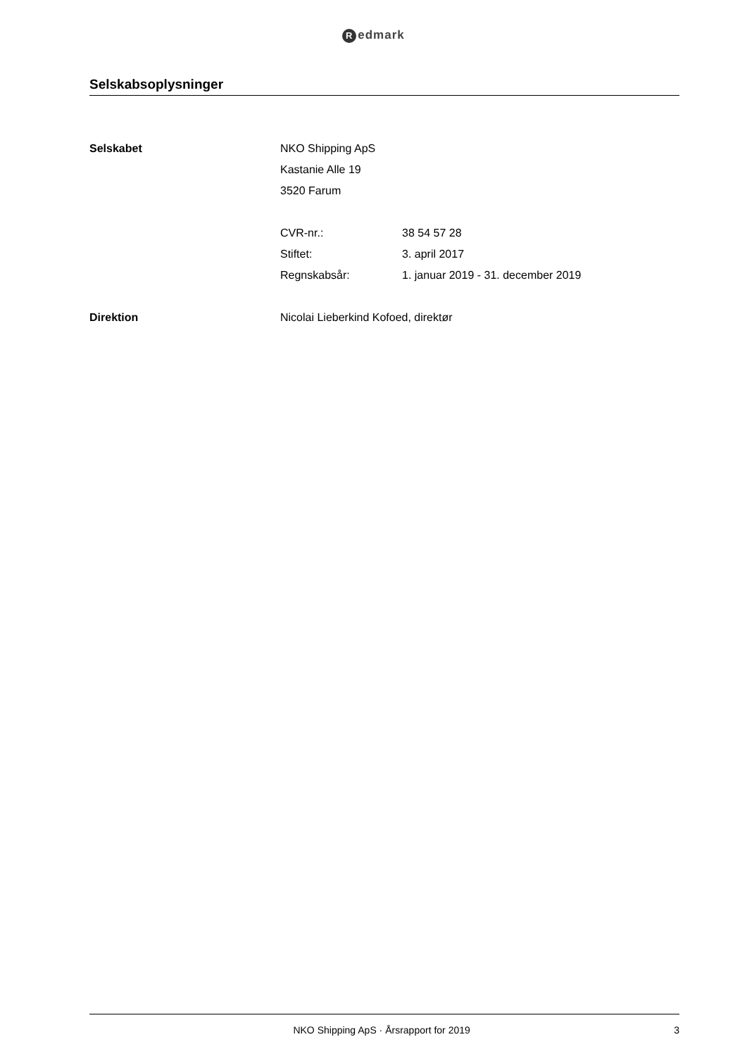Redmark
Selskabsoplysninger
Selskabet NKO Shipping ApS
Kastanie Alle 19
3520 Farum
CVR-nr.: 38 54 57 28
Stiftet: 3. april 2017
Regnskabsår: 1. januar 2019 - 31. december 2019
Direktion Nicolai Lieberkind Kofoed, direktør
NKO Shipping ApS · Årsrapport for 2019
3